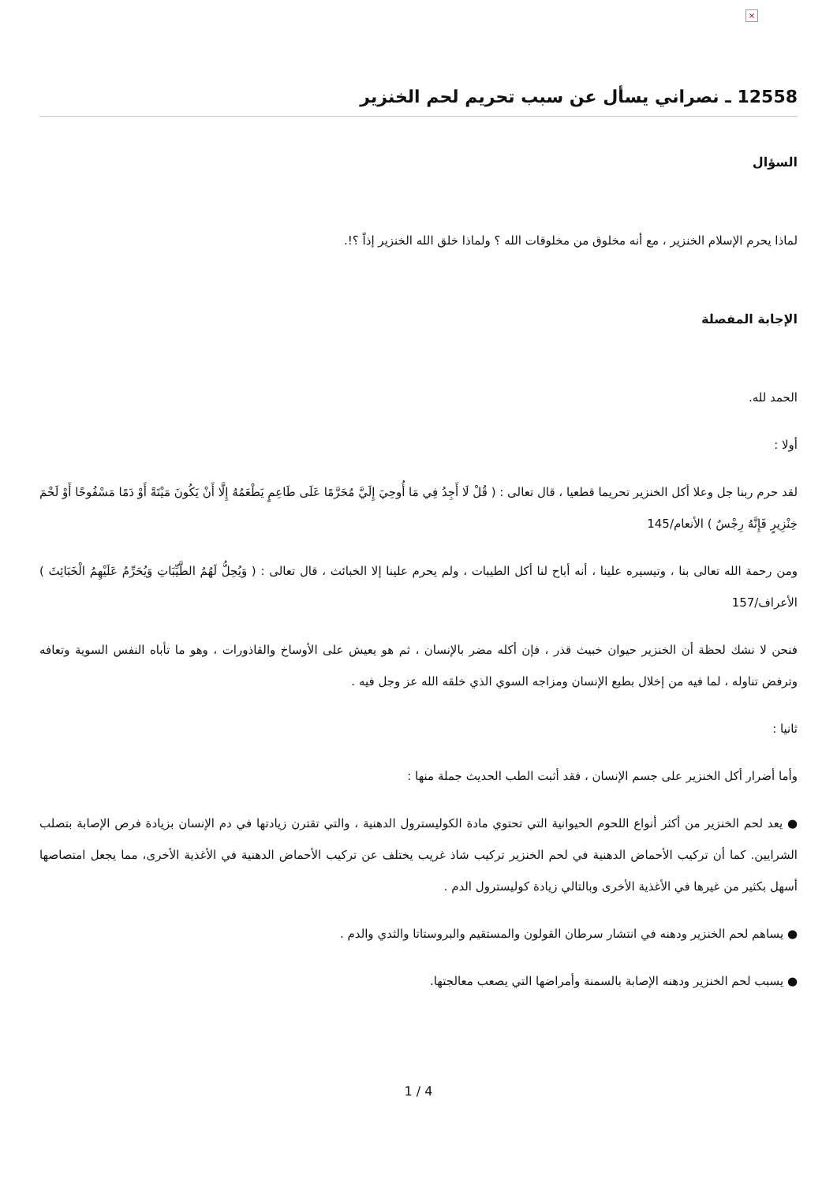×
12558 ـ نصراني يسأل عن سبب تحريم لحم الخنزير
السؤال
لماذا يحرم الإسلام الخنزير ، مع أنه مخلوق من مخلوقات الله ؟ ولماذا خلق الله الخنزير إذاً ؟!.
الإجابة المفصلة
الحمد لله.
أولا :
لقد حرم ربنا جل وعلا أكل الخنزير تحريما قطعيا ، قال تعالى : ( قُلْ لَا أَجِدُ فِي مَا أُوحِيَ إِلَيَّ مُحَرَّمًا عَلَى طَاعِمٍ يَطْعَمُهُ إِلَّا أَنْ يَكُونَ مَيْتَةً أَوْ دَمًا مَسْفُوحًا أَوْ لَحْمَ خِنْزِيرٍ فَإِنَّهُ رِجْسٌ ) الأنعام/145
ومن رحمة الله تعالى بنا ، وتيسيره علينا ، أنه أباح لنا أكل الطيبات ، ولم يحرم علينا إلا الخبائث ، قال تعالى : ( وَيُحِلُّ لَهُمُ الطَّيِّبَاتِ وَيُحَرِّمُ عَلَيْهِمُ الْخَبَائِثَ ) الأعراف/157
فنحن لا نشك لحظة أن الخنزير حيوان خبيث قذر ، فإن أكله مضر بالإنسان ، ثم هو يعيش على الأوساخ والقاذورات ، وهو ما تأباه النفس السوية وتعافه وترفض تناوله ، لما فيه من إخلال بطبع الإنسان ومزاجه السوي الذي خلقه الله عز وجل فيه .
ثانيا :
وأما أضرار أكل الخنزير على جسم الإنسان ، فقد أثبت الطب الحديث جملة منها :
● يعد لحم الخنزير من أكثر أنواع اللحوم الحيوانية التي تحتوي مادة الكوليسترول الدهنية ، والتي تقترن زيادتها في دم الإنسان بزيادة فرص الإصابة بتصلب الشرايين. كما أن تركيب الأحماض الدهنية في لحم الخنزير تركيب شاذ غريب يختلف عن تركيب الأحماض الدهنية في الأغذية الأخرى، مما يجعل امتصاصها أسهل بكثير من غيرها في الأغذية الأخرى وبالتالي زيادة كوليسترول الدم .
● يساهم لحم الخنزير ودهنه في انتشار سرطان القولون والمستقيم والبروستاتا والثدي والدم .
● يسبب لحم الخنزير ودهنه الإصابة بالسمنة وأمراضها التي يصعب معالجتها.
4 / 1